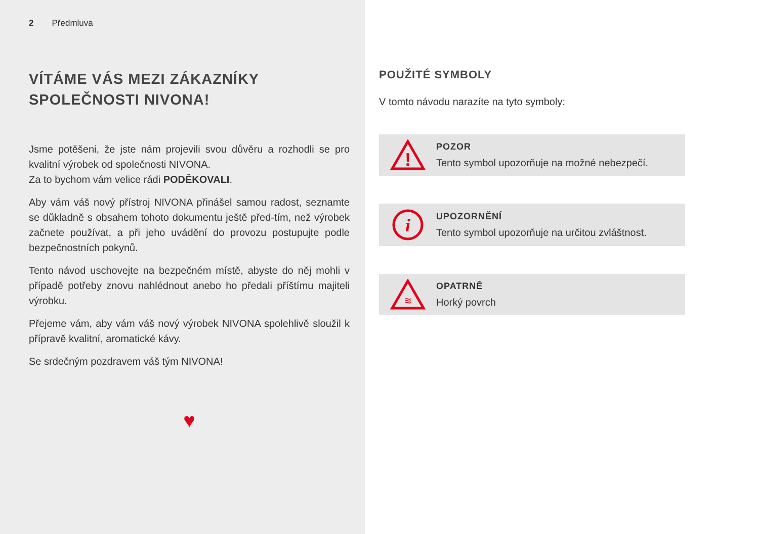2 Předmluva
VÍTÁME VÁS MEZI ZÁKAZNÍKY
SPOLEČNOSTI NIVONA!
Jsme potěšeni, že jste nám projevili svou důvěru a rozhodli se pro kvalitní výrobek od společnosti NIVONA.
Za to bychom vám velice rádi PODĚKOVALI.
Aby vám váš nový přístroj NIVONA přinášel samou radost, seznamte se důkladně s obsahem tohoto dokumentu ještě před-tím, než výrobek začnete používat, a při jeho uvádění do provozu postupujte podle bezpečnostních pokynů.
Tento návod uschovejte na bezpečném místě, abyste do něj mohli v případě potřeby znovu nahlédnout anebo ho předali příštímu majiteli výrobku.
Přejeme vám, aby vám váš nový výrobek NIVONA spolehlivě sloužil k přípravě kvalitní, aromatické kávy.
Se srdečným pozdravem váš tým NIVONA!
♥
POUŽITÉ SYMBOLY
V tomto návodu narazíte na tyto symboly:
!
POZOR
Tento symbol upozorňuje na možné nebezpečí.
i
UPOZORNĚNÍ
Tento symbol upozorňuje na určitou zvláštnost.
≋
OPATRNĚ
Horký povrch